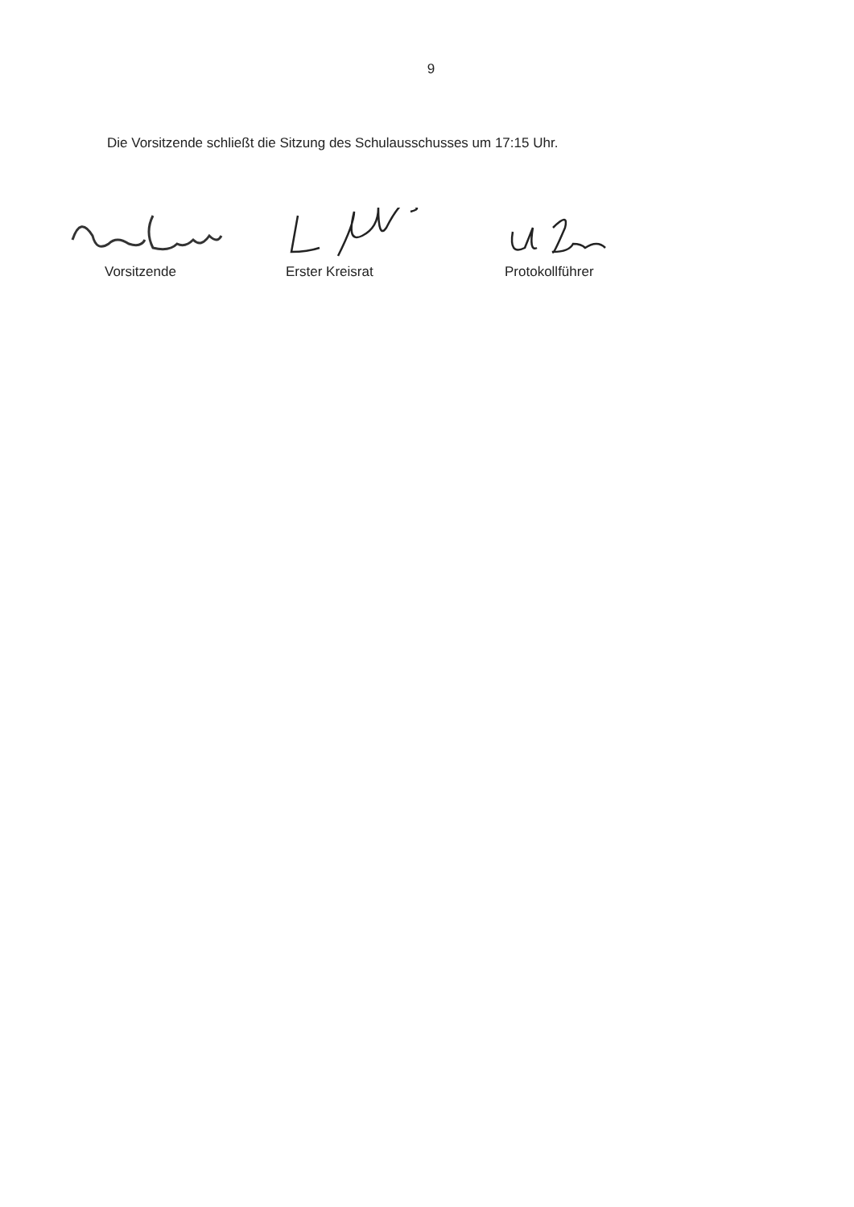9
Die Vorsitzende schließt die Sitzung des Schulausschusses um 17:15 Uhr.
Vorsitzende
Erster Kreisrat
Protokollführer